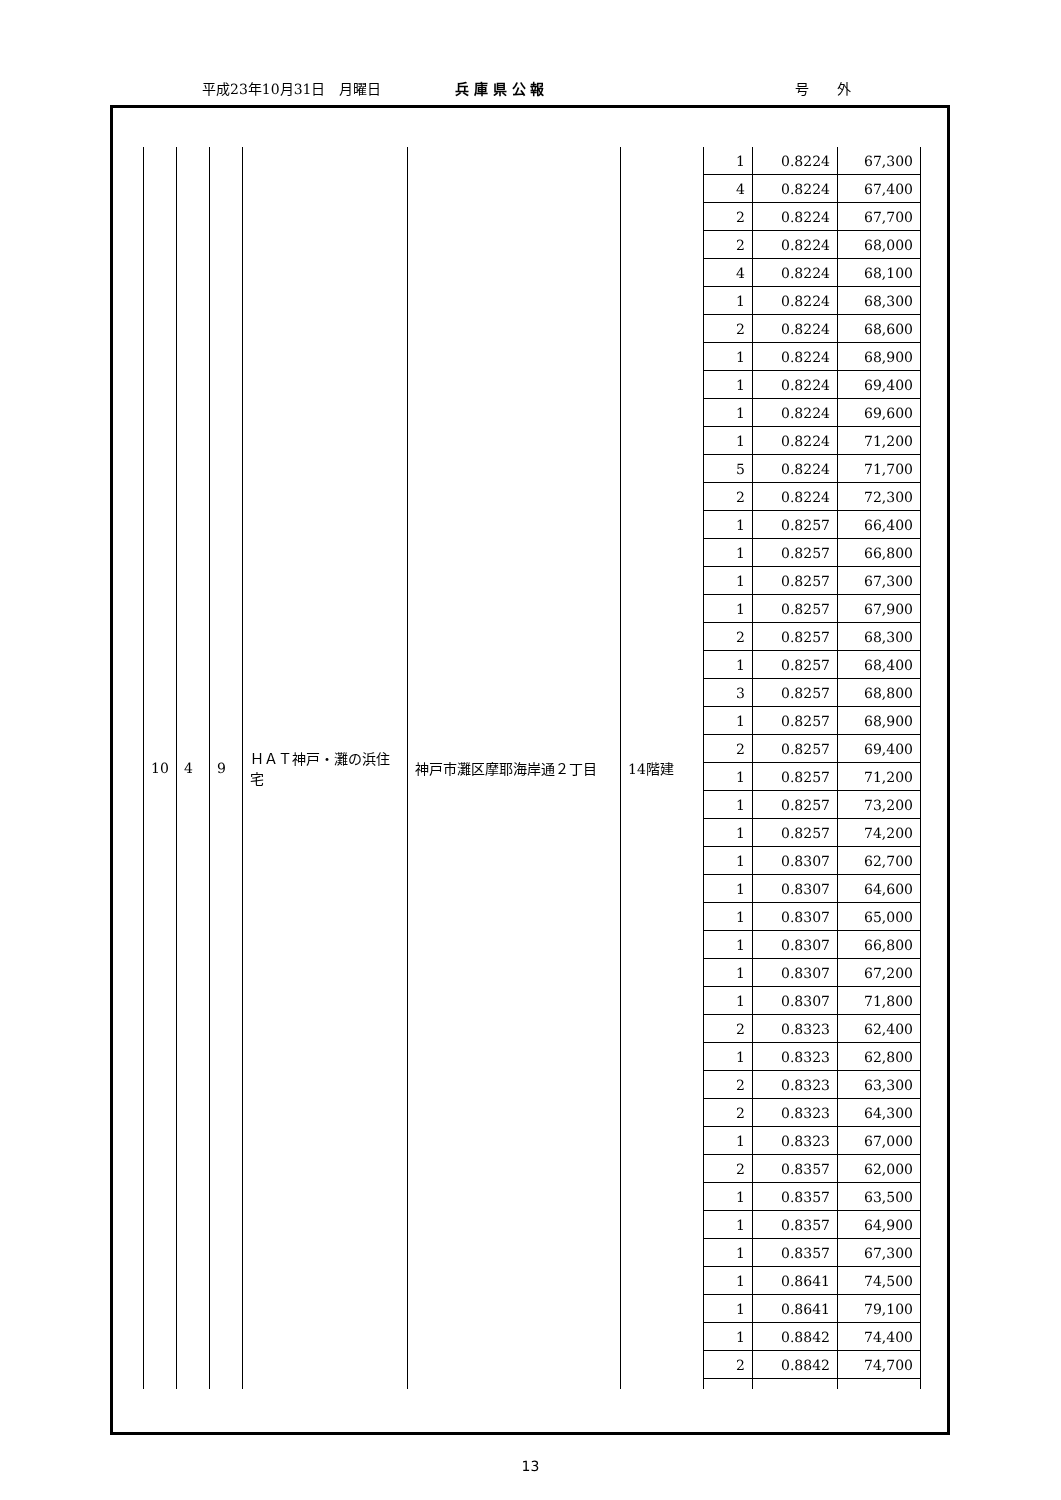平成23年10月31日　月曜日 兵 庫 県 公 報 号　　外
| 10 | 4 | 9 | ＨＡＴ神戸・灘の浜住宅 | 神戸市灘区摩耶海岸通２丁目 | 14階建 | 1 | 0.8224 | 67,300 |
| | | | | | | 4 | 0.8224 | 67,400 |
| | | | | | | 2 | 0.8224 | 67,700 |
| | | | | | | 2 | 0.8224 | 68,000 |
| | | | | | | 4 | 0.8224 | 68,100 |
| | | | | | | 1 | 0.8224 | 68,300 |
| | | | | | | 2 | 0.8224 | 68,600 |
| | | | | | | 1 | 0.8224 | 68,900 |
| | | | | | | 1 | 0.8224 | 69,400 |
| | | | | | | 1 | 0.8224 | 69,600 |
| | | | | | | 1 | 0.8224 | 71,200 |
| | | | | | | 5 | 0.8224 | 71,700 |
| | | | | | | 2 | 0.8224 | 72,300 |
| | | | | | | 1 | 0.8257 | 66,400 |
| | | | | | | 1 | 0.8257 | 66,800 |
| | | | | | | 1 | 0.8257 | 67,300 |
| | | | | | | 1 | 0.8257 | 67,900 |
| | | | | | | 2 | 0.8257 | 68,300 |
| | | | | | | 1 | 0.8257 | 68,400 |
| | | | | | | 3 | 0.8257 | 68,800 |
| | | | | | | 1 | 0.8257 | 68,900 |
| | | | | | | 2 | 0.8257 | 69,400 |
| | | | | | | 1 | 0.8257 | 71,200 |
| | | | | | | 1 | 0.8257 | 73,200 |
| | | | | | | 1 | 0.8257 | 74,200 |
| | | | | | | 1 | 0.8307 | 62,700 |
| | | | | | | 1 | 0.8307 | 64,600 |
| | | | | | | 1 | 0.8307 | 65,000 |
| | | | | | | 1 | 0.8307 | 66,800 |
| | | | | | | 1 | 0.8307 | 67,200 |
| | | | | | | 1 | 0.8307 | 71,800 |
| | | | | | | 2 | 0.8323 | 62,400 |
| | | | | | | 1 | 0.8323 | 62,800 |
| | | | | | | 2 | 0.8323 | 63,300 |
| | | | | | | 2 | 0.8323 | 64,300 |
| | | | | | | 1 | 0.8323 | 67,000 |
| | | | | | | 2 | 0.8357 | 62,000 |
| | | | | | | 1 | 0.8357 | 63,500 |
| | | | | | | 1 | 0.8357 | 64,900 |
| | | | | | | 1 | 0.8357 | 67,300 |
| | | | | | | 1 | 0.8641 | 74,500 |
| | | | | | | 1 | 0.8641 | 79,100 |
| | | | | | | 1 | 0.8842 | 74,400 |
| | | | | | | 2 | 0.8842 | 74,700 |
13